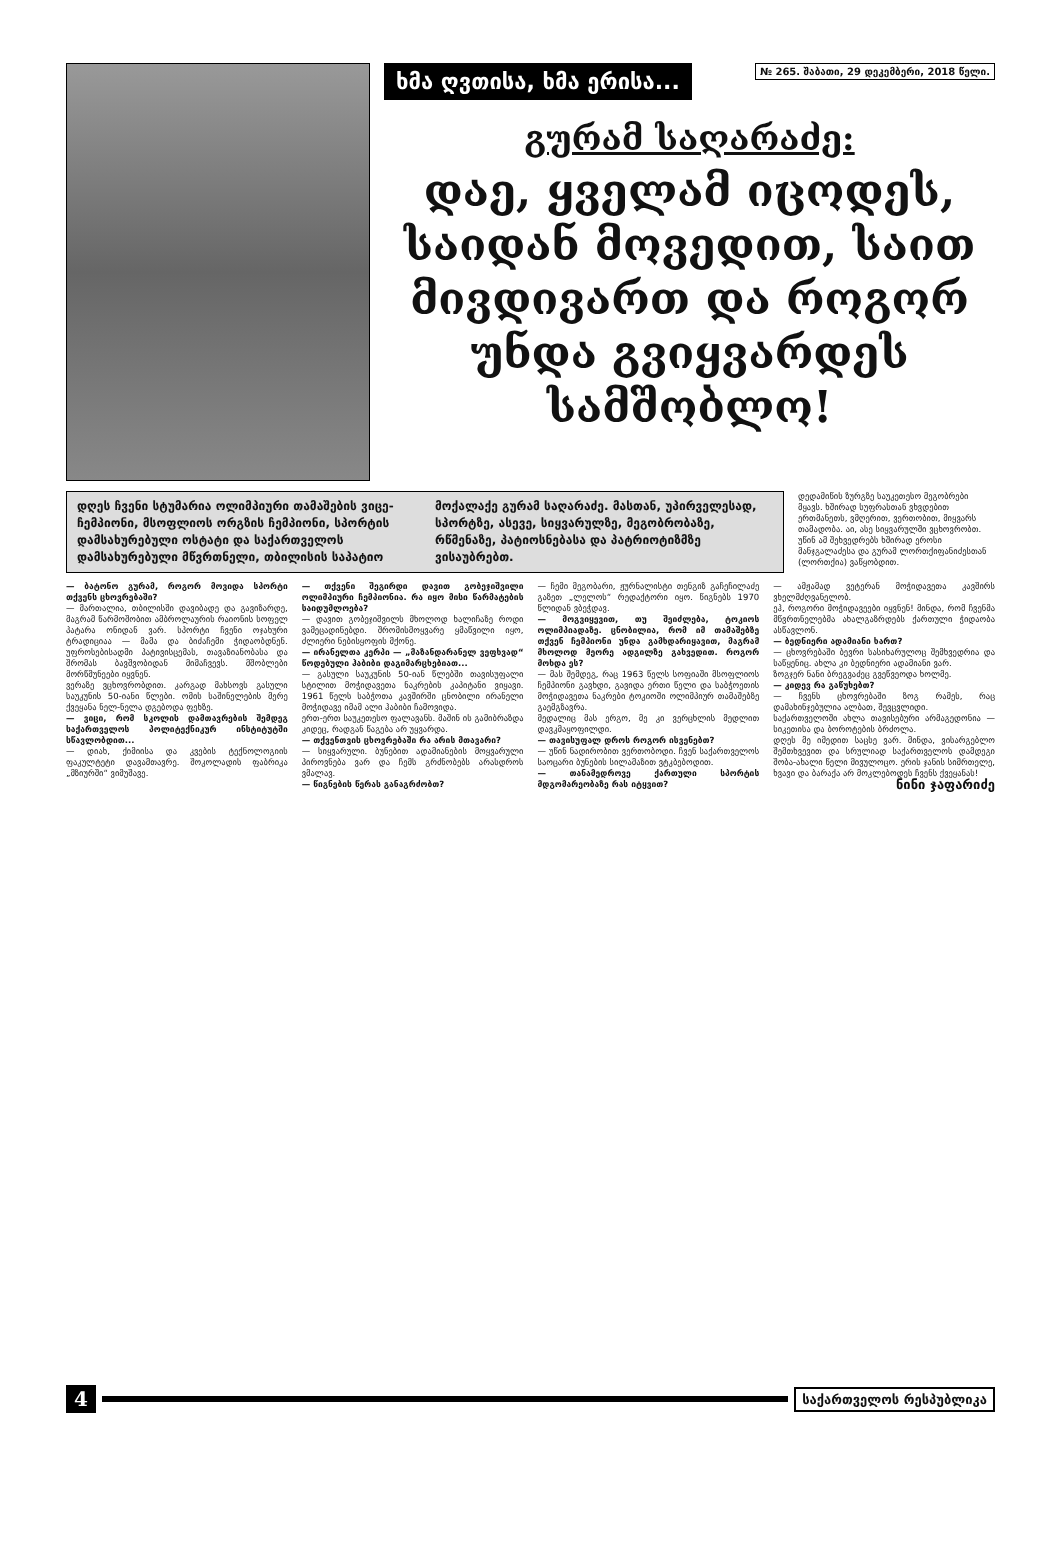ხმა ღვთისა, ხმა ერისა...
№ 265. შაბათი, 29 დეკემბერი, 2018 წელი.
გურამ საღარაძე:
დაე, ყველამ იცოდეს, საიდან მოვედით, საით მივდივართ და როგორ უნდა გვიყვარდეს სამშობლო!
დღეს ჩვენი სტუმარია ოლიმპიური თამაშების ვიცე-ჩემპიონი, მსოფლიოს ორგზის ჩემპიონი, სპორტის დამსახურებული ოსტატი და საქართველოს დამსახურებული მწვრთნელი, თბილისის საპატიო მოქალაქე გურამ საღარაძე. მასთან, უპირველესად, სპორტზე, ასევე, სიყვარულზე, მეგობრობაზე, რწმენაზე, პატიოსნებასა და პატრიოტიზმზე ვისაუბრებთ.
დედამიწის ზურგზე საუკეთესო მეგობრები მყავს. ხშირად სუფრასთან ვხვდებით ერთმანეთს, ვმღერით, ვერთობით, მიყვარს თამადობა. აი, ასე სიყვარულში ვცხოვრობთ. უწინ ამ შეხვედრებს ხშირად ეროსი მანჯგალაძესა და გურამ ლორთქიფანიძესთან (ლორთქია) ვაწყობდით.
— ბატონო გურამ, როგორ მოვიდა სპორტი თქვენს ცხოვრებაში?
— მართალია, თბილისში დავიბადე და გავიზარდე, მაგრამ წარმოშობით ამბროლაურის რაიონის სოფელ პატარა ონიდან ვარ. სპორტი ჩვენი ოჯახური ტრადიციაა — მამა და ბიძაჩემი ჭიდაობდნენ. უფროსებისადმი პატივისცემას, თავაზიანობასა და შრომას ბავშვობიდან მიმაჩვევს. მშობლები მორწმუნეები იყვნენ.
ვერაზე ვცხოვრობდით. კარგად მახსოვს გასული საუკუნის 50-იანი წლები. ომის საშინელების მერე ქვეყანა ნელ-ნელა დგებოდა ფეხზე.
— ვიცი, რომ სკოლის დამთავრების შემდეგ საქართველოს პოლიტექნიკურ ინსტიტუტში სწავლობდით...
— დიახ, ქიმიისა და კვების ტექნოლოგიის ფაკულტეტი დავამთავრე. შოკოლადის ფაბრიკა „მზიურში“ ვიმუშავე.
— თქვენი შეგირდი დავით გობეჯიშვილი ოლიმპიური ჩემპიონია. რა იყო მისი წარმატების საიდუმლოება?
— დავით გობეჯიშვილს მხოლოდ ხალიჩაზე როდი ვამეცადინებდი. შრომისმოყვარე ყმაწვილი იყო, ძლიერი ნებისყოფის მქონე.
— ირანელთა კერპი — „მაზანდარანელ ვეფხვად“ წოდებული ჰაბიბი დაგიმარცხებიათ...
— გასული საუკუნის 50-იან წლებში თავისუფალი სტილით მოჭიდავეთა ნაკრების კაპიტანი ვიყავი. 1961 წელს საბჭოთა კავშირში ცნობილი ირანელი მოჭიდავე იმამ ალი ჰაბიბი ჩამოვიდა.
ერთ-ერთ საუკეთესო ფალავანს. მაშინ ის გამიბრაზდა კიდეც, რადგან წაგება არ უყვარდა.
— თქვენთვის ცხოვრებაში რა არის მთავარი?
— სიყვარული. ბუნებით ადამიანების მოყვარული პიროვნება ვარ და ჩემს გრძნობებს არასდროს ვმალავ.
— წიგნების წერას განაგრძობთ?
— ჩემი მეგობარი, ჟურნალისტი თენგიზ გაჩეჩილაძე გაზეთ „ლელოს“ რედაქტორი იყო. წიგნებს 1970 წლიდან ვბეჭდავ.
— მოგვიყევით, თუ შეიძლება, ტოკიოს ოლიმპიადაზე. ცნობილია, რომ იმ თამაშებზე თქვენ ჩემპიონი უნდა გამხდარიყავით, მაგრამ მხოლოდ მეორე ადგილზე გახვედით. როგორ მოხდა ეს?
— მას შემდეგ, რაც 1963 წელს სოფიაში მსოფლიოს ჩემპიონი გავხდი, გავიდა ერთი წელი და საბჭოეთის მოჭიდავეთა ნაკრები ტოკიოში ოლიმპიურ თამაშებზე გაემგზავრა.
მედალიც მას ერგო, მე კი ვერცხლის მედლით დავკმაყოფილდი.
— თავისუფალ დროს როგორ ისვენებთ?
— უწინ ნადირობით ვერთობოდი. ჩვენ საქართველოს საოცარი ბუნების სილამაზით ვტკბებოდით.
— თანამედროვე ქართული სპორტის მდგომარეობაზე რას იტყვით?
— ამჟამად ვეტერან მოჭიდავეთა კავშირს ვხელმძღვანელობ.
ეჰ, როგორი მოჭიდავეები იყვნენ! მინდა, რომ ჩვენმა მწვრთნელებმა ახალგაზრდებს ქართული ჭიდაობა ასწავლონ.
— ბედნიერი ადამიანი ხართ?
— ცხოვრებაში ბევრი სასიხარულოც შემხვედრია და საწყენიც. ახლა კი ბედნიერი ადამიანი ვარ.
ზოგჯერ ნანი ბრეგვაძეც გვეწვეოდა ხოლმე.
— კიდევ რა გაწუხებთ?
— ჩვენს ცხოვრებაში ზოგ რამეს, რაც დამახინჯებულია ალბათ, შევცვლიდი.
საქართველოში ახლა თავისებური არმაგედონია — სიკეთისა და ბოროტების ბრძოლა.
დღეს მე იმედით საცსე ვარ. მინდა, ვისარგებლო შემთხვევით და სრულიად საქართველოს დამდეგი შობა-ახალი წელი მივულოცო. ერის ჯანის სიმრთელე, ხვავი და ბარაქა არ მოკლებოდეს ჩვენს ქვეყანას!
ნინი ჯაფარიძე
4
საქართველოს რესპუბლიკა